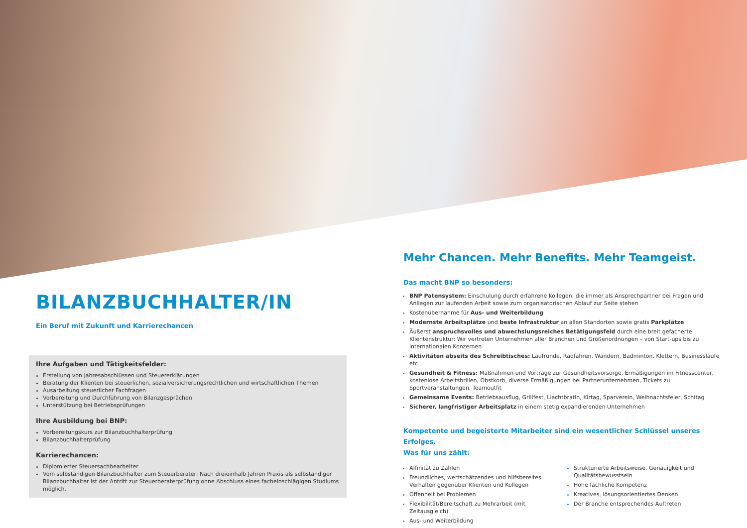BILANZBUCHHALTER/IN
Ein Beruf mit Zukunft und Karrierechancen
Ihre Aufgaben und Tätigkeitsfelder:
Erstellung von Jahresabschlüssen und Steuererklärungen
Beratung der Klienten bei steuerlichen, sozialversicherungsrechtlichen und wirtschaftlichen Themen
Ausarbeitung steuerlicher Fachfragen
Vorbereitung und Durchführung von Bilanzgesprächen
Unterstützung bei Betriebsprüfungen
Ihre Ausbildung bei BNP:
Vorbereitungskurs zur Bilanzbuchhalterprüfung
Bilanzbuchhalterprüfung
Karrierechancen:
Diplomierter Steuersachbearbeiter
Vom selbständigen Bilanzbuchhalter zum Steuerberater: Nach dreieinhalb Jahren Praxis als selbständiger Bilanzbuchhalter ist der Antritt zur Steuerberaterprüfung ohne Abschluss eines facheinschlägigen Studiums möglich.
Mehr Chancen. Mehr Benefits. Mehr Teamgeist.
Das macht BNP so besonders:
BNP Patensystem: Einschulung durch erfahrene Kollegen, die immer als Ansprechpartner bei Fragen und Anliegen zur laufenden Arbeit sowie zum organisatorischen Ablauf zur Seite stehen
Kostenübernahme für Aus- und Weiterbildung
Modernste Arbeitsplätze und beste Infrastruktur an allen Standorten sowie gratis Parkplätze
Äußerst anspruchsvolles und abwechslungsreiches Betätigungsfeld durch eine breit gefächerte Klientenstruktur: Wir vertreten Unternehmen aller Branchen und Größenordnungen – von Start-ups bis zu internationalen Konzernen
Aktivitäten abseits des Schreibtisches: Laufrunde, Radfahren, Wandern, Badminton, Klettern, Businessläufe etc.
Gesundheit & Fitness: Maßnahmen und Vorträge zur Gesundheitsvorsorge, Ermäßigungen im Fitnesscenter, kostenlose Arbeitsbrillen, Obstkorb, diverse Ermäßigungen bei Partnerunternehmen, Tickets zu Sportveranstaltungen, Teamoutfit
Gemeinsame Events: Betriebsausflug, Grillfest, Liachtbratln, Kirtag, Sparverein, Weihnachtsfeier, Schitag
Sicherer, langfristiger Arbeitsplatz in einem stetig expandierenden Unternehmen
Kompetente und begeisterte Mitarbeiter sind ein wesentlicher Schlüssel unseres Erfolges.
Was für uns zählt:
Affinität zu Zahlen
Freundliches, wertschätzendes und hilfsbereites Verhalten gegenüber Klienten und Kollegen
Offenheit bei Problemen
Flexibilität/Bereitschaft zu Mehrarbeit (mit Zeitausgleich)
Aus- und Weiterbildung
Strukturierte Arbeitsweise, Genauigkeit und Qualitätsbewusstsein
Hohe fachliche Kompetenz
Kreatives, lösungsorientiertes Denken
Der Branche entsprechendes Auftreten